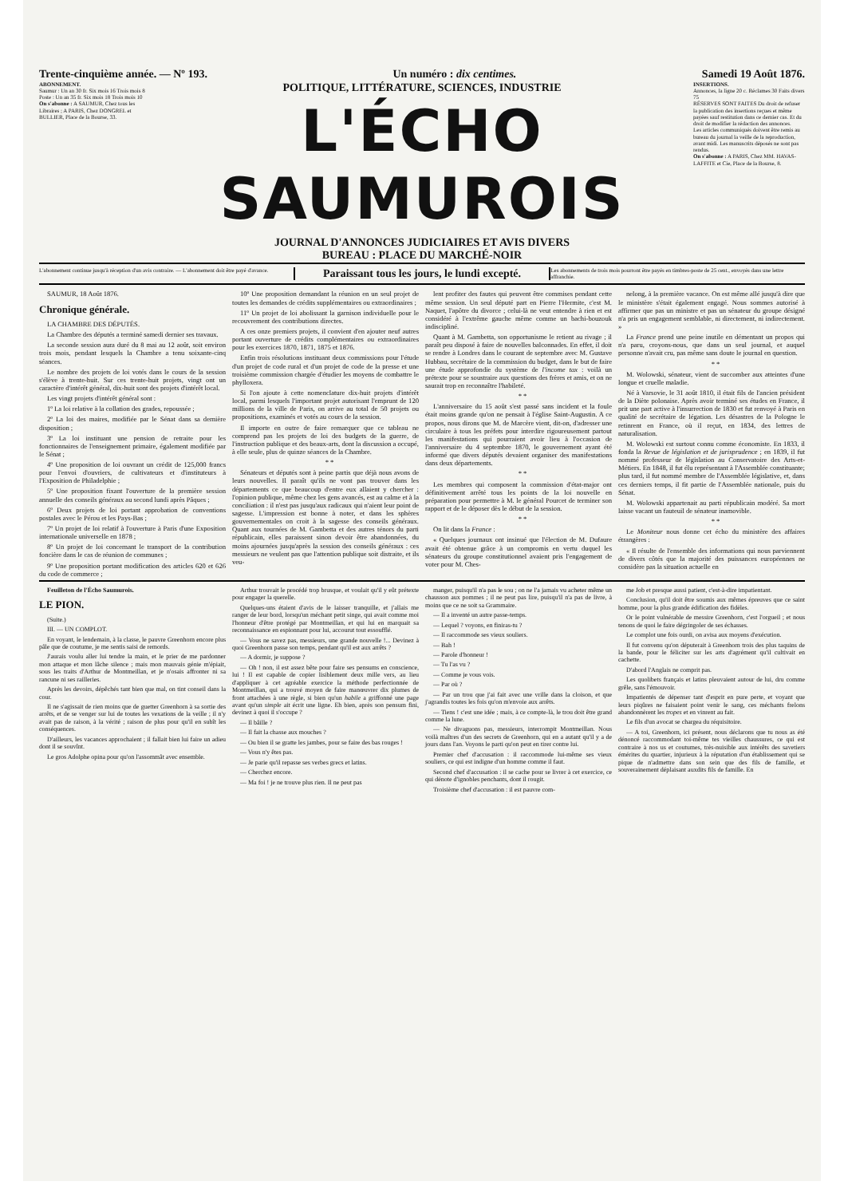Trente-cinquième année. — Nº 193. Un numéro : dix centimes. Samedi 19 Août 1876.
ABONNEMENT.
Saumur : Un an 30 fr. Six mois 16 Trois mois 8
Poste : Un an 35 fr. Six mois 18 Trois mois 10
On s'abonne : A SAUMUR, Chez tous les Libraires ; A PARIS, Chez DONGREL et BULLIER, Place de la Bourse, 33.
POLITIQUE, LITTÉRATURE, SCIENCES, INDUSTRIE
L'ÉCHO SAUMUROIS
JOURNAL D'ANNONCES JUDICIAIRES ET AVIS DIVERS
BUREAU : PLACE DU MARCHÉ-NOIR
INSERTIONS.
Annonces, la ligne 20 c. Réclames 30 Faits divers 75
RÉSERVES SONT FAITES Du droit de refuser la publication des insertions reçues et même payées sauf restitution dans ce dernier cas. Et du droit de modifier la rédaction des annonces.
Les articles communiqués doivent être remis au bureau du journal la veille de la reproduction, avant midi. Les manuscrits déposés ne sont pas rendus.
On s'abonne : A PARIS, Chez MM. HAVAS-LAFFITE et Cie, Place de la Bourse, 8.
L'abonnement continue jusqu'à réception d'un avis contraire. — L'abonnement doit être payé d'avance.
Paraissant tous les jours, le lundi excepté.
Les abonnements de trois mois pourront être payés en timbres-poste de 25 cent., envoyés dans une lettre affranchie.
SAUMUR, 18 Août 1876.
Chronique générale.
LA CHAMBRE DES DÉPUTÉS.
La Chambre des députés a terminé samedi dernier ses travaux.
La seconde session aura duré du 8 mai au 12 août, soit environ trois mois, pendant lesquels la Chambre a tenu soixante-cinq séances.
Le nombre des projets de loi votés dans le cours de la session s'élève à trente-huit. Sur ces trente-huit projets, vingt ont un caractère d'intérêt général, dix-huit sont des projets d'intérêt local.
Les vingt projets d'intérêt général sont :
1º La loi relative à la collation des grades, repoussée ;
2º La loi des maires, modifiée par le Sénat dans sa dernière disposition ;
3º La loi instituant une pension de retraite pour les fonctionnaires de l'enseignement primaire, également modifiée par le Sénat ;
4º Une proposition de loi ouvrant un crédit de 125,000 francs pour l'envoi d'ouvriers, de cultivateurs et d'instituteurs à l'Exposition de Philadelphie ;
5º Une proposition fixant l'ouverture de la première session annuelle des conseils généraux au second lundi après Pâques ;
6º Deux projets de loi portant approbation de conventions postales avec le Pérou et les Pays-Bas ;
7º Un projet de loi relatif à l'ouverture à Paris d'une Exposition internationale universelle en 1878 ;
8º Un projet de loi concernant le transport de la contribution foncière dans le cas de réunion de communes ;
9º Une proposition portant modification des articles 620 et 626 du code de commerce ;
10º Une proposition demandant la réunion en un seul projet de toutes les demandes de crédits supplémentaires ou extraordinaires ;
11º Un projet de loi abolissant la garnison individuelle pour le recouvrement des contributions directes.
A ces onze premiers projets, il convient d'en ajouter neuf autres portant ouverture de crédits complémentaires ou extraordinaires pour les exercices 1870, 1871, 1875 et 1876.
Enfin trois résolutions instituant deux commissions pour l'étude d'un projet de code rural et d'un projet de code de la presse et une troisième commission chargée d'étudier les moyens de combattre le phylloxera.
Si l'on ajoute à cette nomenclature dix-huit projets d'intérêt local, parmi lesquels l'important projet autorisant l'emprunt de 120 millions de la ville de Paris, on arrive au total de 50 projets ou propositions, examinés et votés au cours de la session.
Il importe en outre de faire remarquer que ce tableau ne comprend pas les projets de loi des budgets de la guerre, de l'instruction publique et des beaux-arts, dont la discussion a occupé, à elle seule, plus de quinze séances de la Chambre.
* *
Sénateurs et députés sont à peine partis que déjà nous avons de leurs nouvelles. Il paraît qu'ils ne vont pas trouver dans les départements ce que beaucoup d'entre eux allaient y chercher : l'opinion publique, même chez les gens avancés, est au calme et à la conciliation : il n'est pas jusqu'aux radicaux qui n'aient leur point de sagesse. L'impression est bonne à noter, et dans les sphères gouvernementales on croit à la sagesse des conseils généraux. Quant aux tournées de M. Gambetta et des autres ténors du parti républicain, elles paraissent sinon devoir être abandonnées, du moins ajournées jusqu'après la session des conseils généraux : ces messieurs ne veulent pas que l'attention publique soit distraite, et ils veu-
lent profiter des fautes qui peuvent être commises pendant cette même session. Un seul député part en Pierre l'Hermite, c'est M. Naquet, l'apôtre du divorce ; celui-là ne veut entendre à rien et est considéré à l'extrême gauche même comme un bachi-bouzouk indiscipliné.
Quant à M. Gambetta, son opportunisme le retient au rivage ; il paraît peu disposé à faire de nouvelles balconnades. En effet, il doit se rendre à Londres dans le courant de septembre avec M. Gustave Hubbau, secrétaire de la commission du budget, dans le but de faire une étude approfondie du système de l'income tax : voilà un prétexte pour se soustraire aux questions des frères et amis, et on ne saurait trop en reconnaître l'habileté.
* *
L'anniversaire du 15 août s'est passé sans incident et la foule était moins grande qu'on ne pensait à l'église Saint-Augustin. A ce propos, nous dirons que M. de Marcère vient, dit-on, d'adresser une circulaire à tous les préfets pour interdire rigoureusement partout les manifestations qui pourraient avoir lieu à l'occasion de l'anniversaire du 4 septembre 1870, le gouvernement ayant été informé que divers députés devaient organiser des manifestations dans deux départements.
* *
Les membres qui composent la commission d'état-major ont définitivement arrêté tous les points de la loi nouvelle en préparation pour permettre à M. le général Pourcet de terminer son rapport et de le déposer dès le début de la session.
* *
On lit dans la France :
« Quelques journaux ont insinué que l'élection de M. Dufaure avait été obtenue grâce à un compromis en vertu duquel les sénateurs du groupe constitutionnel avaient pris l'engagement de voter pour M. Ches-
nelong, à la première vacance. On est même allé jusqu'à dire que le ministère s'était également engagé. Nous sommes autorisé à affirmer que pas un ministre et pas un sénateur du groupe désigné n'a pris un engagement semblable, ni directement, ni indirectement. »
La France prend une peine inutile en démentant un propos qui n'a paru, croyons-nous, que dans un seul journal, et auquel personne n'avait cru, pas même sans doute le journal en question.
* *
M. Wolowski, sénateur, vient de succomber aux atteintes d'une longue et cruelle maladie.
Né à Varsovie, le 31 août 1810, il était fils de l'ancien président de la Diète polonaise. Après avoir terminé ses études en France, il prit une part active à l'insurrection de 1830 et fut renvoyé à Paris en qualité de secrétaire de légation. Les désastres de la Pologne le retinrent en France, où il reçut, en 1834, des lettres de naturalisation.
M. Wolowski est surtout connu comme économiste. En 1833, il fonda la Revue de législation et de jurisprudence ; en 1839, il fut nommé professeur de législation au Conservatoire des Arts-et-Métiers. En 1848, il fut élu représentant à l'Assemblée constituante; plus tard, il fut nommé membre de l'Assemblée législative, et, dans ces derniers temps, il fit partie de l'Assemblée nationale, puis du Sénat.
M. Wolowski appartenait au parti républicain modéré. Sa mort laisse vacant un fauteuil de sénateur inamovible.
* *
Le Moniteur nous donne cet écho du ministère des affaires étrangères :
« Il résulte de l'ensemble des informations qui nous parviennent de divers côtés que la majorité des puissances européennes ne considère pas la situation actuelle en
Feuilleton de l'Écho Saumurois.
LE PION.
(Suite.)
III. — UN COMPLOT.
En voyant, le lendemain, à la classe, le pauvre Greenhorn encore plus pâle que de coutume, je me sentis saisi de remords.
J'aurais voulu aller lui tendre la main, et le prier de me pardonner mon attaque et mon lâche silence ; mais mon mauvais génie m'épiait, sous les traits d'Arthur de Montmeillan, et je n'osais affronter ni sa rancune ni ses railleries.
Après les devoirs, dépêchés tant bien que mal, on tint conseil dans la cour.
Il ne s'agissait de rien moins que de guetter Greenhorn à sa sortie des arrêts, et de se venger sur lui de toutes les vexations de la veille ; il n'y avait pas de raison, à la vérité ; raison de plus pour qu'il en subît les conséquences.
D'ailleurs, les vacances approchaient ; il fallait bien lui faire un adieu dont il se souvînt.
Le gros Adolphe opina pour qu'on l'assommât avec ensemble.
Arthur trouvait le procédé trop brusque, et voulait qu'il y eût prétexte pour engager la querelle.
Quelques-uns étaient d'avis de le laisser tranquille, et j'allais me ranger de leur bord, lorsqu'un méchant petit singe, qui avait comme moi l'honneur d'être protégé par Montmeillan, et qui lui en marquait sa reconnaissance en espionnant pour lui, accourut tout essoufflé.
— Vous ne savez pas, messieurs, une grande nouvelle !... Devinez à quoi Greenhorn passe son temps, pendant qu'il est aux arrêts ?
— A dormir, je suppose ?
— Oh ! non, il est assez bête pour faire ses pensums en conscience, lui ! Il est capable de copier lisiblement deux mille vers, au lieu d'appliquer à cet agréable exercice la méthode perfectionnée de Montmeillan, qui a trouvé moyen de faire manœuvrer dix plumes de front attachées à une règle, si bien qu'un habile a griffonné une page avant qu'un simple ait écrit une ligne. Eh bien, après son pensum fini, devinez à quoi il s'occupe ?
— Il bâille ?
— Il fait la chasse aux mouches ?
— Ou bien il se gratte les jambes, pour se faire des bas rouges !
— Vous n'y êtes pas.
— Je parie qu'il repasse ses verbes grecs et latins.
— Cherchez encore.
— Ma foi ! je ne trouve plus rien. Il ne peut pas
manger, puisqu'il n'a pas le sou ; on ne l'a jamais vu acheter même un chausson aux pommes ; il ne peut pas lire, puisqu'il n'a pas de livre, à moins que ce ne soit sa Grammaire.
— Il a inventé un autre passe-temps.
— Lequel ? voyons, en finiras-tu ?
— Il raccommode ses vieux souliers.
— Bah !
— Parole d'honneur !
— Tu l'as vu ?
— Comme je vous vois.
— Par où ?
— Par un trou que j'ai fait avec une vrille dans la cloison, et que j'agrandis toutes les fois qu'on m'envoie aux arrêts.
— Tiens ! c'est une idée ; mais, à ce compte-là, le trou doit être grand comme la lune.
— Ne divaguons pas, messieurs, interrompit Montmeillan. Nous voilà maîtres d'un des secrets de Greenhorn, qui en a autant qu'il y a de jours dans l'an. Voyons le parti qu'on peut en tirer contre lui.
Premier chef d'accusation : il raccommode lui-même ses vieux souliers, ce qui est indigne d'un homme comme il faut.
Second chef d'accusation : il se cache pour se livrer à cet exercice, ce qui dénote d'ignobles penchants, dont il rougit.
Troisième chef d'accusation : il est pauvre com-
me Job et presque aussi patient, c'est-à-dire impatientant.
Conclusion, qu'il doit être soumis aux mêmes épreuves que ce saint homme, pour la plus grande édification des fidèles.
Or le point vulnérable de messire Greenhorn, c'est l'orgueil ; et nous tenons de quoi le faire dégringoler de ses échasses.
Le complot une fois ourdi, on avisa aux moyens d'exécution.
Il fut convenu qu'on députerait à Greenhorn trois des plus taquins de la bande, pour le féliciter sur les arts d'agrément qu'il cultivait en cachette.
D'abord l'Anglais ne comprit pas.
Les quolibets français et latins pleuvaient autour de lui, dru comme grêle, sans l'émouvoir.
Impatientés de dépenser tant d'esprit en pure perte, et voyant que leurs piqûres ne faisaient point venir le sang, ces méchants frelons abandonnèrent les tropes et en vinrent au fait.
Le fils d'un avocat se chargea du réquisitoire.
— A toi, Greenhorn, ici présent, nous déclarons que tu nous as été dénoncé raccommodant toi-même tes vieilles chaussures, ce qui est contraire à nos us et coutumes, très-nuisible aux intérêts des savetiers émérites du quartier, injurieux à la réputation d'un établissement qui se pique de n'admettre dans son sein que des fils de famille, et souverainement déplaisant auxdits fils de famille. En